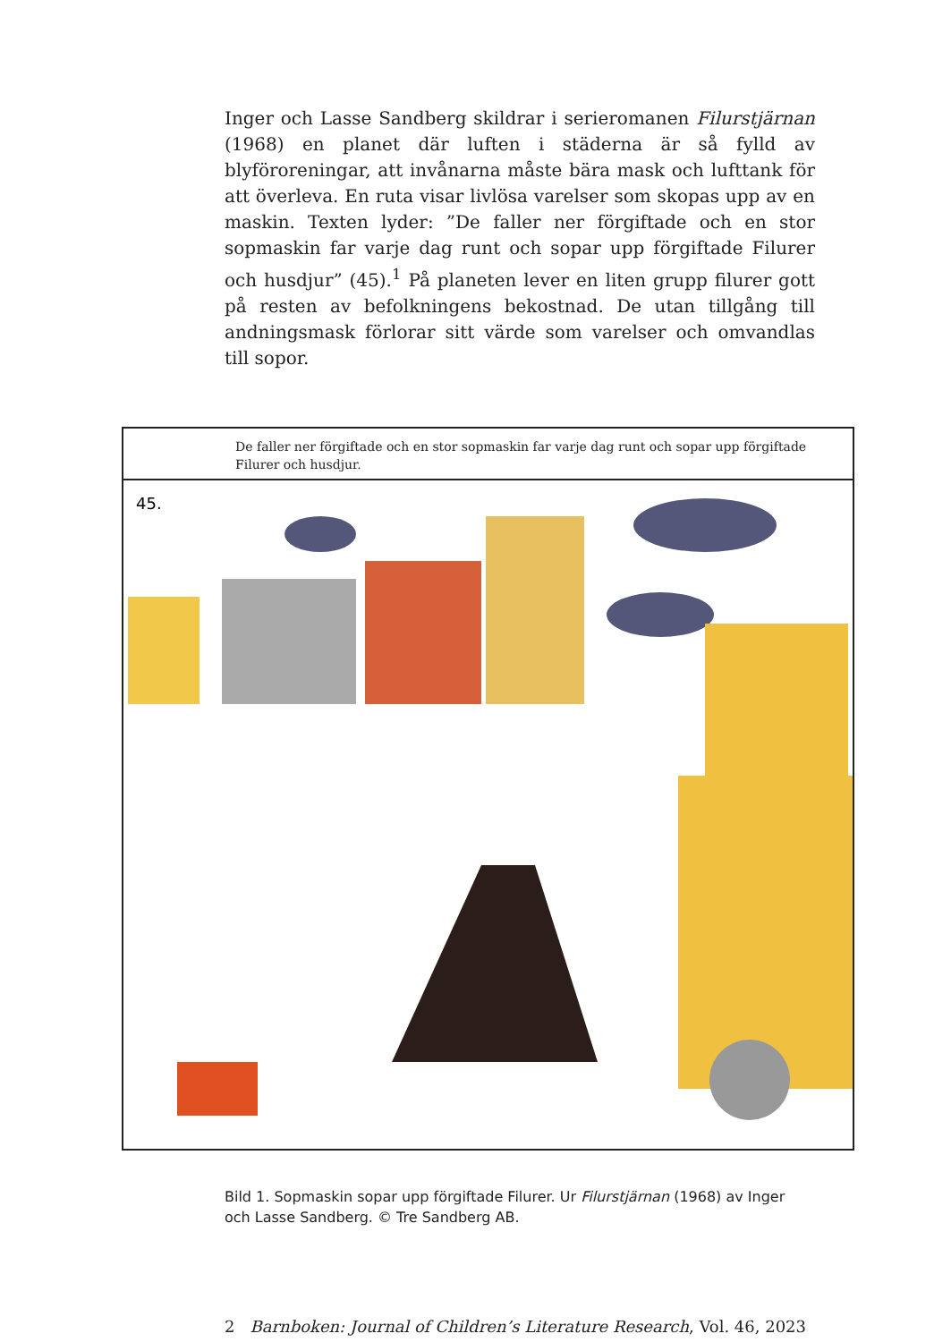Inger och Lasse Sandberg skildrar i serieromanen Filurstjärnan (1968) en planet där luften i städerna är så fylld av blyföroreningar, att invånarna måste bära mask och lufttank för att överleva. En ruta visar livlösa varelser som skopas upp av en maskin. Texten lyder: ”De faller ner förgiftade och en stor sopmaskin far varje dag runt och sopar upp förgiftade Filurer och husdjur” (45).<sup>1</sup> På planeten lever en liten grupp filurer gott på resten av befolkningens bekostnad. De utan tillgång till andningsmask förlorar sitt värde som varelser och omvandlas till sopor.
De faller ner förgiftade och en stor sopmaskin far varje dag runt och sopar upp förgiftade Filurer och husdjur.
45.
Bild 1. Sopmaskin sopar upp förgiftade Filurer. Ur Filurstjärnan (1968) av Inger och Lasse Sandberg. © Tre Sandberg AB.
2 Barnboken: Journal of Children’s Literature Research, Vol. 46, 2023